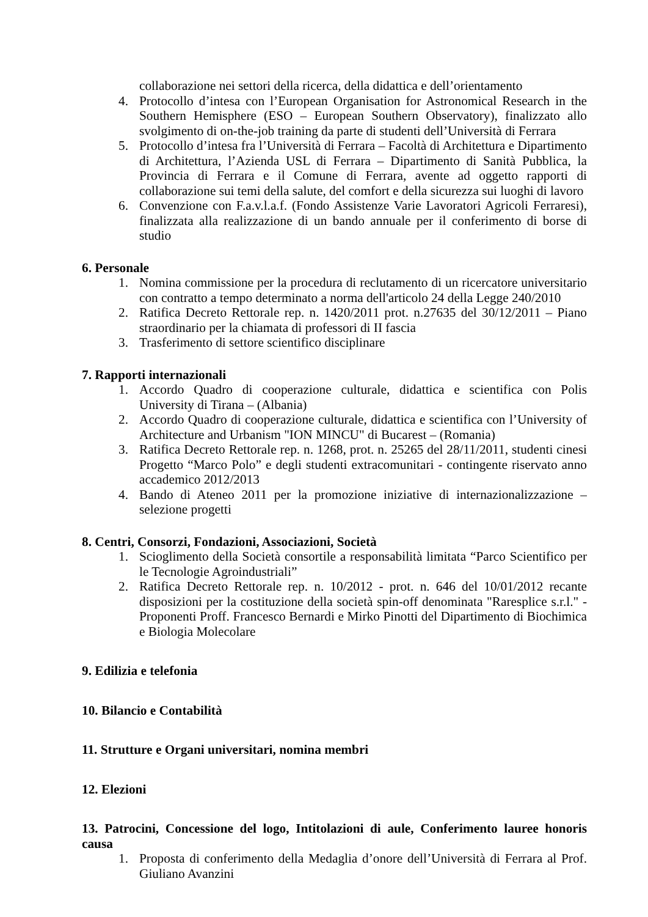collaborazione nei settori della ricerca, della didattica e dell’orientamento
4. Protocollo d’intesa con l’European Organisation for Astronomical Research in the Southern Hemisphere (ESO – European Southern Observatory), finalizzato allo svolgimento di on-the-job training da parte di studenti dell’Università di Ferrara
5. Protocollo d’intesa fra l’Università di Ferrara – Facoltà di Architettura e Dipartimento di Architettura, l’Azienda USL di Ferrara – Dipartimento di Sanità Pubblica, la Provincia di Ferrara e il Comune di Ferrara, avente ad oggetto rapporti di collaborazione sui temi della salute, del comfort e della sicurezza sui luoghi di lavoro
6. Convenzione con F.a.v.l.a.f. (Fondo Assistenze Varie Lavoratori Agricoli Ferraresi), finalizzata alla realizzazione di un bando annuale per il conferimento di borse di studio
6. Personale
1. Nomina commissione per la procedura di reclutamento di un ricercatore universitario con contratto a tempo determinato a norma dell'articolo 24 della Legge 240/2010
2. Ratifica Decreto Rettorale rep. n. 1420/2011 prot. n.27635 del 30/12/2011 – Piano straordinario per la chiamata di professori di II fascia
3. Trasferimento di settore scientifico disciplinare
7. Rapporti internazionali
1. Accordo Quadro di cooperazione culturale, didattica e scientifica con Polis University di Tirana – (Albania)
2. Accordo Quadro di cooperazione culturale, didattica e scientifica con l’University of Architecture and Urbanism "ION MINCU" di Bucarest – (Romania)
3. Ratifica Decreto Rettorale rep. n. 1268, prot. n. 25265 del 28/11/2011, studenti cinesi Progetto “Marco Polo” e degli studenti extracomunitari - contingente riservato anno accademico 2012/2013
4. Bando di Ateneo 2011 per la promozione iniziative di internazionalizzazione – selezione progetti
8. Centri, Consorzi, Fondazioni, Associazioni, Società
1. Scioglimento della Società consortile a responsabilità limitata “Parco Scientifico per le Tecnologie Agroindustriali”
2. Ratifica Decreto Rettorale rep. n. 10/2012 - prot. n. 646 del 10/01/2012 recante disposizioni per la costituzione della società spin-off denominata "Raresplice s.r.l." - Proponenti Proff. Francesco Bernardi e Mirko Pinotti del Dipartimento di Biochimica e Biologia Molecolare
9. Edilizia e telefonia
10. Bilancio e Contabilità
11. Strutture e Organi universitari, nomina membri
12. Elezioni
13. Patrocini, Concessione del logo, Intitolazioni di aule, Conferimento lauree honoris causa
1. Proposta di conferimento della Medaglia d’onore dell’Università di Ferrara al Prof. Giuliano Avanzini